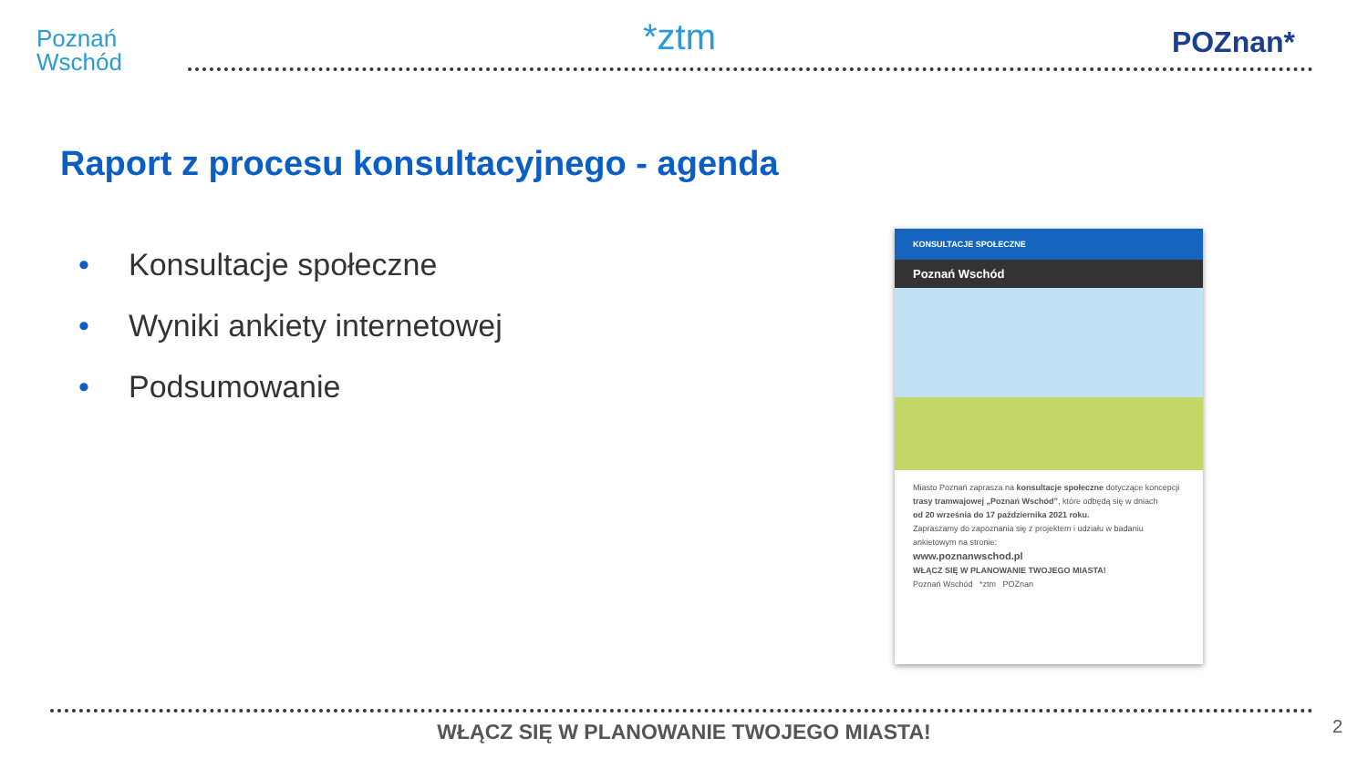Poznań
Wschód
*ztm POZnan*
Raport z procesu konsultacyjnego - agenda
• Konsultacje społeczne
• Wyniki ankiety internetowej
• Podsumowanie
KONSULTACJE SPOŁECZNE
Poznań Wschód
Miasto Poznań zaprasza na konsultacje społeczne dotyczące koncepcji trasy tramwajowej „Poznań Wschód”, które odbędą się w dniach
od 20 września do 17 października 2021 roku.
Zapraszamy do zapoznania się z projektem i udziału w badaniu ankietowym na stronie:
www.poznanwschod.pl
WŁĄCZ SIĘ W PLANOWANIE TWOJEGO MIASTA!
Poznań Wschód *ztm POZnan
WŁĄCZ SIĘ W PLANOWANIE TWOJEGO MIASTA! 2